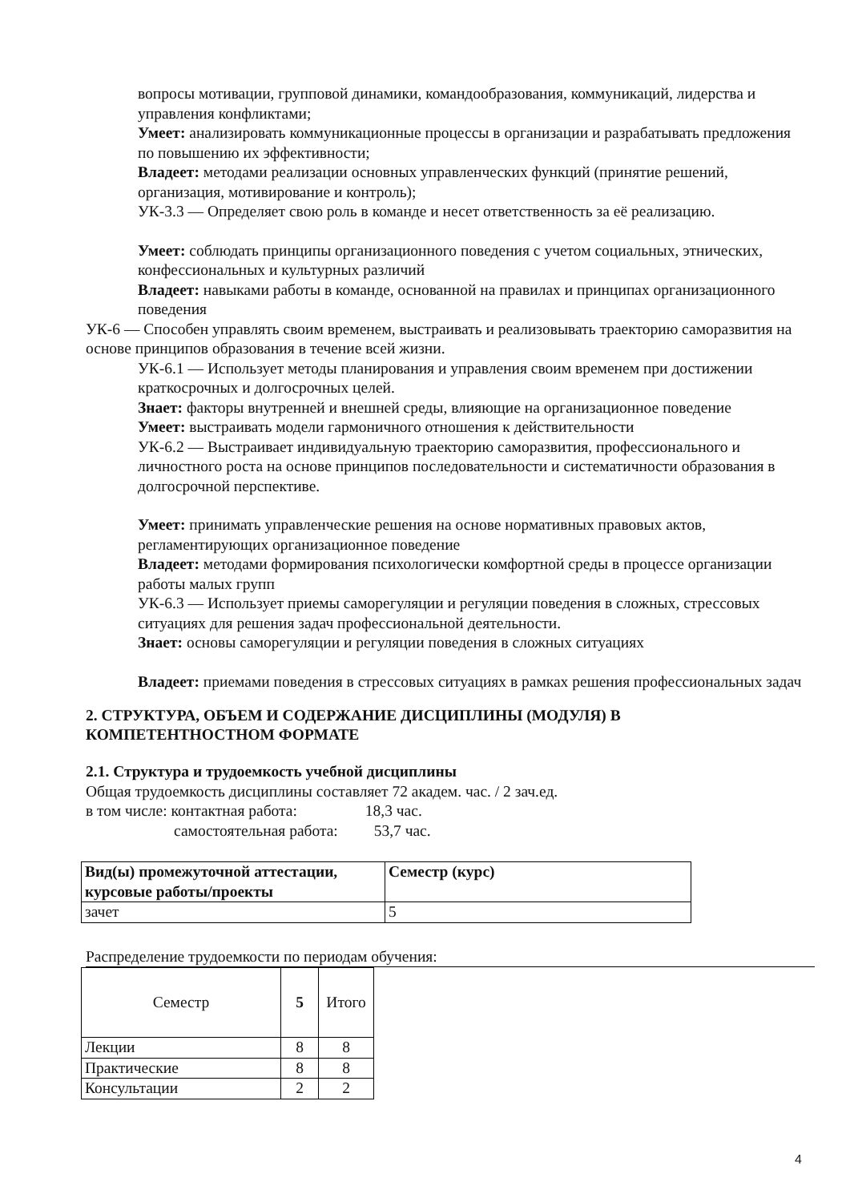вопросы мотивации, групповой динамики, командообразования, коммуникаций, лидерства и управления конфликтами;
Умеет: анализировать коммуникационные процессы в организации и разрабатывать предложения по повышению их эффективности;
Владеет: методами реализации основных управленческих функций (принятие решений, организация, мотивирование и контроль);
УК-3.3 — Определяет свою роль в команде и несет ответственность за её реализацию.
Умеет: соблюдать принципы организационного поведения с учетом социальных, этнических, конфессиональных и культурных различий
Владеет: навыками работы в команде, основанной на правилах и принципах организационного поведения
УК-6 — Способен управлять своим временем, выстраивать и реализовывать траекторию саморазвития на основе принципов образования в течение всей жизни.
УК-6.1 — Использует методы планирования и управления своим временем при достижении краткосрочных и долгосрочных целей.
Знает: факторы внутренней и внешней среды, влияющие на организационное поведение
Умеет: выстраивать модели гармоничного отношения к действительности
УК-6.2 — Выстраивает индивидуальную траекторию саморазвития, профессионального и личностного роста на основе принципов последовательности и систематичности образования в долгосрочной перспективе.
Умеет: принимать управленческие решения на основе нормативных правовых актов, регламентирующих организационное поведение
Владеет: методами формирования психологически комфортной среды в процессе организации работы малых групп
УК-6.3 — Использует приемы саморегуляции и регуляции поведения в сложных, стрессовых ситуациях для решения задач профессиональной деятельности.
Знает: основы саморегуляции и регуляции поведения в сложных ситуациях
Владеет: приемами поведения в стрессовых ситуациях в рамках решения профессиональных задач
2. СТРУКТУРА, ОБЪЕМ И СОДЕРЖАНИЕ ДИСЦИПЛИНЫ (МОДУЛЯ) В КОМПЕТЕНТНОСТНОМ ФОРМАТЕ
2.1. Структура и трудоемкость учебной дисциплины
Общая трудоемкость дисциплины составляет 72 академ. час. / 2 зач.ед.
в том числе: контактная работа: 18,3 час.
самостоятельная работа: 53,7 час.
| Вид(ы) промежуточной аттестации, курсовые работы/проекты | Семестр (курс) |
| --- | --- |
| зачет | 5 |
Распределение трудоемкости по периодам обучения:
| Семестр | 5 | Итого |
| Лекции | 8 | 8 |
| Практические | 8 | 8 |
| Консультации | 2 | 2 |
4